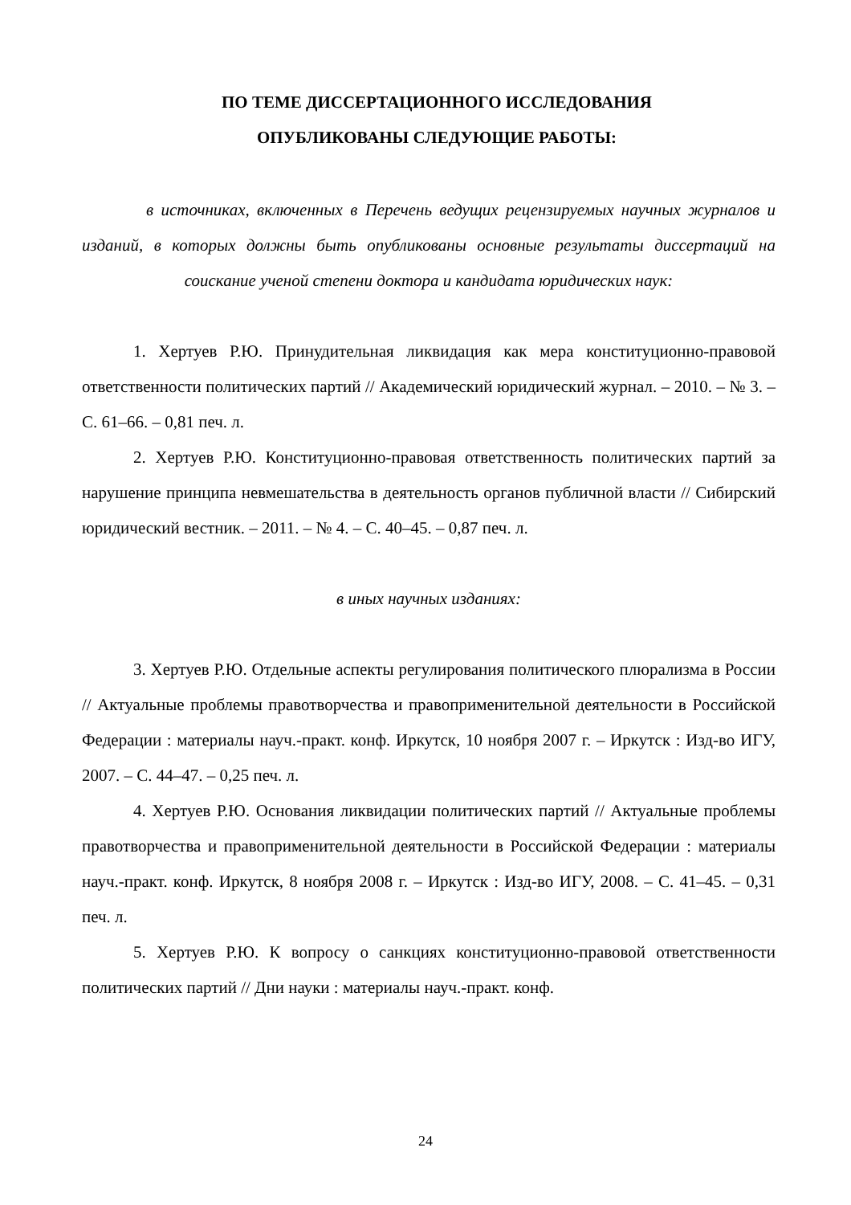ПО ТЕМЕ ДИССЕРТАЦИОННОГО ИССЛЕДОВАНИЯ
ОПУБЛИКОВАНЫ СЛЕДУЮЩИЕ РАБОТЫ:
в источниках, включенных в Перечень ведущих рецензируемых научных журналов и изданий, в которых должны быть опубликованы основные результаты диссертаций на соискание ученой степени доктора и кандидата юридических наук:
1. Хертуев Р.Ю. Принудительная ликвидация как мера конституционно-правовой ответственности политических партий // Академический юридический журнал. – 2010. – № 3. – С. 61–66. – 0,81 печ. л.
2. Хертуев Р.Ю. Конституционно-правовая ответственность политических партий за нарушение принципа невмешательства в деятельность органов публичной власти // Сибирский юридический вестник. – 2011. – № 4. – С. 40–45. – 0,87 печ. л.
в иных научных изданиях:
3. Хертуев Р.Ю. Отдельные аспекты регулирования политического плюрализма в России // Актуальные проблемы правотворчества и правоприменительной деятельности в Российской Федерации : материалы науч.-практ. конф. Иркутск, 10 ноября 2007 г. – Иркутск : Изд-во ИГУ, 2007. – С. 44–47. – 0,25 печ. л.
4. Хертуев Р.Ю. Основания ликвидации политических партий // Актуальные проблемы правотворчества и правоприменительной деятельности в Российской Федерации : материалы науч.-практ. конф. Иркутск, 8 ноября 2008 г. – Иркутск : Изд-во ИГУ, 2008. – С. 41–45. – 0,31 печ. л.
5. Хертуев Р.Ю. К вопросу о санкциях конституционно-правовой ответственности политических партий // Дни науки : материалы науч.-практ. конф.
24